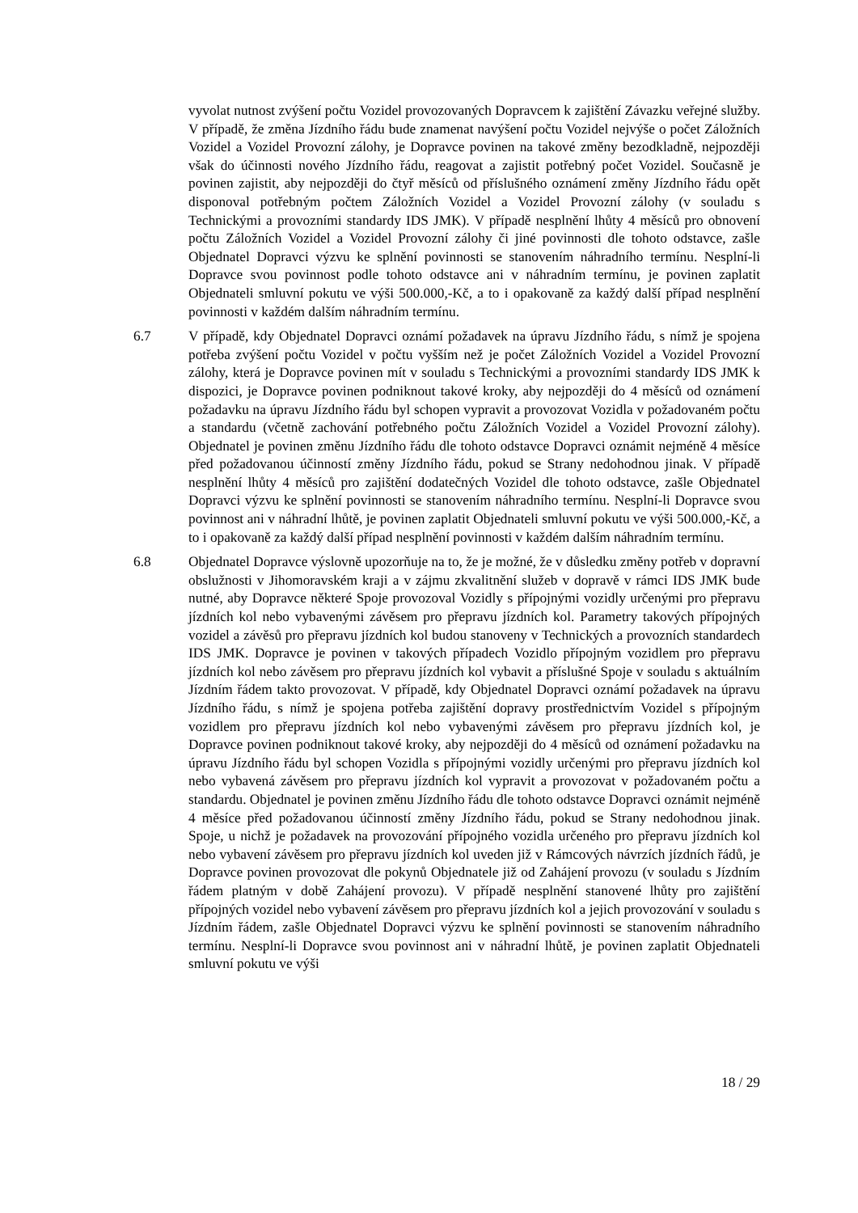vyvolat nutnost zvýšení počtu Vozidel provozovaných Dopravcem k zajištění Závazku veřejné služby. V případě, že změna Jízdního řádu bude znamenat navýšení počtu Vozidel nejvýše o počet Záložních Vozidel a Vozidel Provozní zálohy, je Dopravce povinen na takové změny bezodkladně, nejpozději však do účinnosti nového Jízdního řádu, reagovat a zajistit potřebný počet Vozidel. Současně je povinen zajistit, aby nejpozději do čtyř měsíců od příslušného oznámení změny Jízdního řádu opět disponoval potřebným počtem Záložních Vozidel a Vozidel Provozní zálohy (v souladu s Technickými a provozními standardy IDS JMK). V případě nesplnění lhůty 4 měsíců pro obnovení počtu Záložních Vozidel a Vozidel Provozní zálohy či jiné povinnosti dle tohoto odstavce, zašle Objednatel Dopravci výzvu ke splnění povinnosti se stanovením náhradního termínu. Nesplní-li Dopravce svou povinnost podle tohoto odstavce ani v náhradním termínu, je povinen zaplatit Objednateli smluvní pokutu ve výši 500.000,-Kč, a to i opakovaně za každý další případ nesplnění povinnosti v každém dalším náhradním termínu.
6.7 V případě, kdy Objednatel Dopravci oznámí požadavek na úpravu Jízdního řádu, s nímž je spojena potřeba zvýšení počtu Vozidel v počtu vyšším než je počet Záložních Vozidel a Vozidel Provozní zálohy, která je Dopravce povinen mít v souladu s Technickými a provozními standardy IDS JMK k dispozici, je Dopravce povinen podniknout takové kroky, aby nejpozději do 4 měsíců od oznámení požadavku na úpravu Jízdního řádu byl schopen vypravit a provozovat Vozidla v požadovaném počtu a standardu (včetně zachování potřebného počtu Záložních Vozidel a Vozidel Provozní zálohy). Objednatel je povinen změnu Jízdního řádu dle tohoto odstavce Dopravci oznámit nejméně 4 měsíce před požadovanou účinností změny Jízdního řádu, pokud se Strany nedohodnou jinak. V případě nesplnění lhůty 4 měsíců pro zajištění dodatečných Vozidel dle tohoto odstavce, zašle Objednatel Dopravci výzvu ke splnění povinnosti se stanovením náhradního termínu. Nesplní-li Dopravce svou povinnost ani v náhradní lhůtě, je povinen zaplatit Objednateli smluvní pokutu ve výši 500.000,-Kč, a to i opakovaně za každý další případ nesplnění povinnosti v každém dalším náhradním termínu.
6.8 Objednatel Dopravce výslovně upozorňuje na to, že je možné, že v důsledku změny potřeb v dopravní obslužnosti v Jihomoravském kraji a v zájmu zkvalitnění služeb v dopravě v rámci IDS JMK bude nutné, aby Dopravce některé Spoje provozoval Vozidly s přípojnými vozidly určenými pro přepravu jízdních kol nebo vybavenými závěsem pro přepravu jízdních kol. Parametry takových přípojných vozidel a závěsů pro přepravu jízdních kol budou stanoveny v Technických a provozních standardech IDS JMK. Dopravce je povinen v takových případech Vozidlo přípojným vozidlem pro přepravu jízdních kol nebo závěsem pro přepravu jízdních kol vybavit a příslušné Spoje v souladu s aktuálním Jízdním řádem takto provozovat. V případě, kdy Objednatel Dopravci oznámí požadavek na úpravu Jízdního řádu, s nímž je spojena potřeba zajištění dopravy prostřednictvím Vozidel s přípojným vozidlem pro přepravu jízdních kol nebo vybavenými závěsem pro přepravu jízdních kol, je Dopravce povinen podniknout takové kroky, aby nejpozději do 4 měsíců od oznámení požadavku na úpravu Jízdního řádu byl schopen Vozidla s přípojnými vozidly určenými pro přepravu jízdních kol nebo vybavená závěsem pro přepravu jízdních kol vypravit a provozovat v požadovaném počtu a standardu. Objednatel je povinen změnu Jízdního řádu dle tohoto odstavce Dopravci oznámit nejméně 4 měsíce před požadovanou účinností změny Jízdního řádu, pokud se Strany nedohodnou jinak. Spoje, u nichž je požadavek na provozování přípojného vozidla určeného pro přepravu jízdních kol nebo vybavení závěsem pro přepravu jízdních kol uveden již v Rámcových návrzích jízdních řádů, je Dopravce povinen provozovat dle pokynů Objednatele již od Zahájení provozu (v souladu s Jízdním řádem platným v době Zahájení provozu). V případě nesplnění stanovené lhůty pro zajištění přípojných vozidel nebo vybavení závěsem pro přepravu jízdních kol a jejich provozování v souladu s Jízdním řádem, zašle Objednatel Dopravci výzvu ke splnění povinnosti se stanovením náhradního termínu. Nesplní-li Dopravce svou povinnost ani v náhradní lhůtě, je povinen zaplatit Objednateli smluvní pokutu ve výši
18 / 29